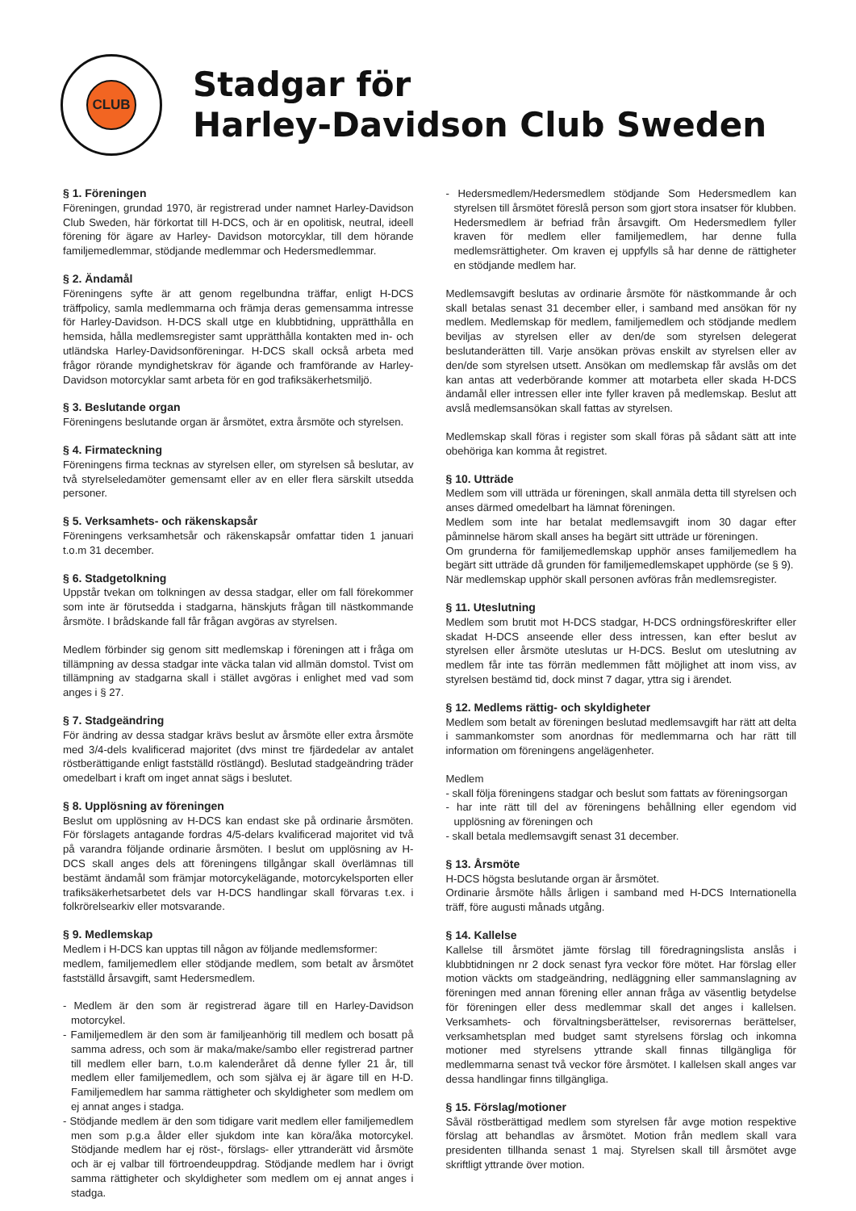CLUB
Stadgar för
Harley-Davidson Club Sweden
§ 1. Föreningen
Föreningen, grundad 1970, är registrerad under namnet Harley-Davidson Club Sweden, här förkortat till H-DCS, och är en opolitisk, neutral, ideell förening för ägare av Harley- Davidson motorcyklar, till dem hörande familjemedlemmar, stödjande medlemmar och Hedersmedlemmar.
§ 2. Ändamål
Föreningens syfte är att genom regelbundna träffar, enligt H-DCS träffpolicy, samla medlemmarna och främja deras gemensamma intresse för Harley-Davidson. H-DCS skall utge en klubbtidning, upprätthålla en hemsida, hålla medlemsregister samt upprätthålla kontakten med in- och utländska Harley-Davidsonföreningar. H-DCS skall också arbeta med frågor rörande myndighetskrav för ägande och framförande av Harley-Davidson motorcyklar samt arbeta för en god trafiksäkerhetsmiljö.
§ 3. Beslutande organ
Föreningens beslutande organ är årsmötet, extra årsmöte och styrelsen.
§ 4. Firmateckning
Föreningens firma tecknas av styrelsen eller, om styrelsen så beslutar, av två styrelseledamöter gemensamt eller av en eller flera särskilt utsedda personer.
§ 5. Verksamhets- och räkenskapsår
Föreningens verksamhetsår och räkenskapsår omfattar tiden 1 januari t.o.m 31 december.
§ 6. Stadgetolkning
Uppstår tvekan om tolkningen av dessa stadgar, eller om fall förekommer som inte är förutsedda i stadgarna, hänskjuts frågan till nästkommande årsmöte. I brådskande fall får frågan avgöras av styrelsen.
Medlem förbinder sig genom sitt medlemskap i föreningen att i fråga om tillämpning av dessa stadgar inte väcka talan vid allmän domstol. Tvist om tillämpning av stadgarna skall i stället avgöras i enlighet med vad som anges i § 27.
§ 7. Stadgeändring
För ändring av dessa stadgar krävs beslut av årsmöte eller extra årsmöte med 3/4-dels kvalificerad majoritet (dvs minst tre fjärdedelar av antalet röstberättigande enligt fastställd röstlängd). Beslutad stadgeändring träder omedelbart i kraft om inget annat sägs i beslutet.
§ 8. Upplösning av föreningen
Beslut om upplösning av H-DCS kan endast ske på ordinarie årsmöten. För förslagets antagande fordras 4/5-delars kvalificerad majoritet vid två på varandra följande ordinarie årsmöten. I beslut om upplösning av H-DCS skall anges dels att föreningens tillgångar skall överlämnas till bestämt ändamål som främjar motorcykelägande, motorcykelsporten eller trafiksäkerhetsarbetet dels var H-DCS handlingar skall förvaras t.ex. i folkrörelsearkiv eller motsvarande.
§ 9. Medlemskap
Medlem i H-DCS kan upptas till någon av följande medlemsformer:
medlem, familjemedlem eller stödjande medlem, som betalt av årsmötet fastställd årsavgift, samt Hedersmedlem.
- Medlem är den som är registrerad ägare till en Harley-Davidson motorcykel.
- Familjemedlem är den som är familjeanhörig till medlem och bosatt på samma adress, och som är maka/make/sambo eller registrerad partner till medlem eller barn, t.o.m kalenderåret då denne fyller 21 år, till medlem eller familjemedlem, och som själva ej är ägare till en H-D. Familjemedlem har samma rättigheter och skyldigheter som medlem om ej annat anges i stadga.
- Stödjande medlem är den som tidigare varit medlem eller familjemedlem men som p.g.a ålder eller sjukdom inte kan köra/åka motorcykel. Stödjande medlem har ej röst-, förslags- eller yttranderätt vid årsmöte och är ej valbar till förtroendeuppdrag. Stödjande medlem har i övrigt samma rättigheter och skyldigheter som medlem om ej annat anges i stadga.
- Hedersmedlem/Hedersmedlem stödjande Som Hedersmedlem kan styrelsen till årsmötet föreslå person som gjort stora insatser för klubben. Hedersmedlem är befriad från årsavgift. Om Hedersmedlem fyller kraven för medlem eller familjemedlem, har denne fulla medlemsrättigheter. Om kraven ej uppfylls så har denne de rättigheter en stödjande medlem har.
Medlemsavgift beslutas av ordinarie årsmöte för nästkommande år och skall betalas senast 31 december eller, i samband med ansökan för ny medlem. Medlemskap för medlem, familjemedlem och stödjande medlem beviljas av styrelsen eller av den/de som styrelsen delegerat beslutanderätten till. Varje ansökan prövas enskilt av styrelsen eller av den/de som styrelsen utsett. Ansökan om medlemskap får avslås om det kan antas att vederbörande kommer att motarbeta eller skada H-DCS ändamål eller intressen eller inte fyller kraven på medlemskap. Beslut att avslå medlemsansökan skall fattas av styrelsen.
Medlemskap skall föras i register som skall föras på sådant sätt att inte obehöriga kan komma åt registret.
§ 10. Utträde
Medlem som vill utträda ur föreningen, skall anmäla detta till styrelsen och anses därmed omedelbart ha lämnat föreningen.
Medlem som inte har betalat medlemsavgift inom 30 dagar efter påminnelse härom skall anses ha begärt sitt utträde ur föreningen.
Om grunderna för familjemedlemskap upphör anses familjemedlem ha begärt sitt utträde då grunden för familjemedlemskapet upphörde (se § 9).
När medlemskap upphör skall personen avföras från medlemsregister.
§ 11. Uteslutning
Medlem som brutit mot H-DCS stadgar, H-DCS ordningsföreskrifter eller skadat H-DCS anseende eller dess intressen, kan efter beslut av styrelsen eller årsmöte uteslutas ur H-DCS. Beslut om uteslutning av medlem får inte tas förrän medlemmen fått möjlighet att inom viss, av styrelsen bestämd tid, dock minst 7 dagar, yttra sig i ärendet.
§ 12. Medlems rättig- och skyldigheter
Medlem som betalt av föreningen beslutad medlemsavgift har rätt att delta i sammankomster som anordnas för medlemmarna och har rätt till information om föreningens angelägenheter.
Medlem
- skall följa föreningens stadgar och beslut som fattats av föreningsorgan
- har inte rätt till del av föreningens behållning eller egendom vid upplösning av föreningen och
- skall betala medlemsavgift senast 31 december.
§ 13. Årsmöte
H-DCS högsta beslutande organ är årsmötet.
Ordinarie årsmöte hålls årligen i samband med H-DCS Internationella träff, före augusti månads utgång.
§ 14. Kallelse
Kallelse till årsmötet jämte förslag till föredragningslista anslås i klubbtidningen nr 2 dock senast fyra veckor före mötet. Har förslag eller motion väckts om stadgeändring, nedläggning eller sammanslagning av föreningen med annan förening eller annan fråga av väsentlig betydelse för föreningen eller dess medlemmar skall det anges i kallelsen. Verksamhets- och förvaltningsberättelser, revisorernas berättelser, verksamhetsplan med budget samt styrelsens förslag och inkomna motioner med styrelsens yttrande skall finnas tillgängliga för medlemmarna senast två veckor före årsmötet. I kallelsen skall anges var dessa handlingar finns tillgängliga.
§ 15. Förslag/motioner
Såväl röstberättigad medlem som styrelsen får avge motion respektive förslag att behandlas av årsmötet. Motion från medlem skall vara presidenten tillhanda senast 1 maj. Styrelsen skall till årsmötet avge skriftligt yttrande över motion.